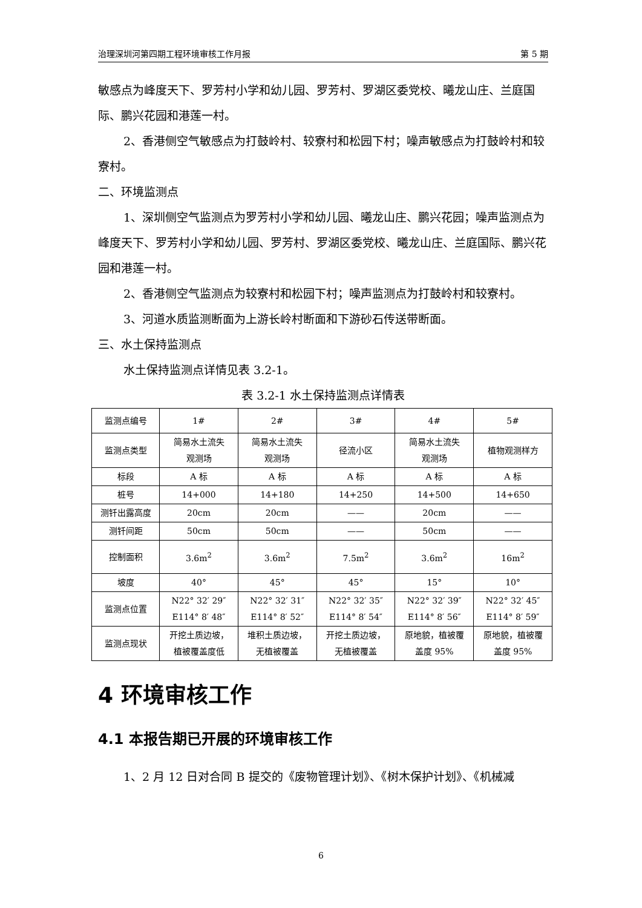治理深圳河第四期工程环境审核工作月报 第 5 期
敏感点为峰度天下、罗芳村小学和幼儿园、罗芳村、罗湖区委党校、曦龙山庄、兰庭国际、鹏兴花园和港莲一村。
2、香港侧空气敏感点为打鼓岭村、较寮村和松园下村；噪声敏感点为打鼓岭村和较寮村。
二、环境监测点
1、深圳侧空气监测点为罗芳村小学和幼儿园、曦龙山庄、鹏兴花园；噪声监测点为峰度天下、罗芳村小学和幼儿园、罗芳村、罗湖区委党校、曦龙山庄、兰庭国际、鹏兴花园和港莲一村。
2、香港侧空气监测点为较寮村和松园下村；噪声监测点为打鼓岭村和较寮村。
3、河道水质监测断面为上游长岭村断面和下游砂石传送带断面。
三、水土保持监测点
水土保持监测点详情见表 3.2-1。
表 3.2-1 水土保持监测点详情表
| 监测点编号 | 1# | 2# | 3# | 4# | 5# |
| 监测点类型 | 简易水土流失 观测场 | 简易水土流失 观测场 | 径流小区 | 简易水土流失 观测场 | 植物观测样方 |
| 标段 | A 标 | A 标 | A 标 | A 标 | A 标 |
| 桩号 | 14+000 | 14+180 | 14+250 | 14+500 | 14+650 |
| 测钎出露高度 | 20cm | 20cm | —— | 20cm | —— |
| 测钎间距 | 50cm | 50cm | —— | 50cm | —— |
| 控制面积 | 3.6m<sup>2</sup> | 3.6m<sup>2</sup> | 7.5m<sup>2</sup> | 3.6m<sup>2</sup> | 16m<sup>2</sup> |
| 坡度 | 40° | 45° | 45° | 15° | 10° |
| 监测点位置 | N22° 32′ 29″ E114° 8′ 48″ | N22° 32′ 31″ E114° 8′ 52″ | N22° 32′ 35″ E114° 8′ 54″ | N22° 32′ 39″ E114° 8′ 56″ | N22° 32′ 45″ E114° 8′ 59″ |
| 监测点现状 | 开挖土质边坡， 植被覆盖度低 | 堆积土质边坡， 无植被覆盖 | 开挖土质边坡， 无植被覆盖 | 原地貌，植被覆 盖度 95% | 原地貌，植被覆 盖度 95% |
4 环境审核工作
4.1 本报告期已开展的环境审核工作
1、2 月 12 日对合同 B 提交的《废物管理计划》、《树木保护计划》、《机械减
6